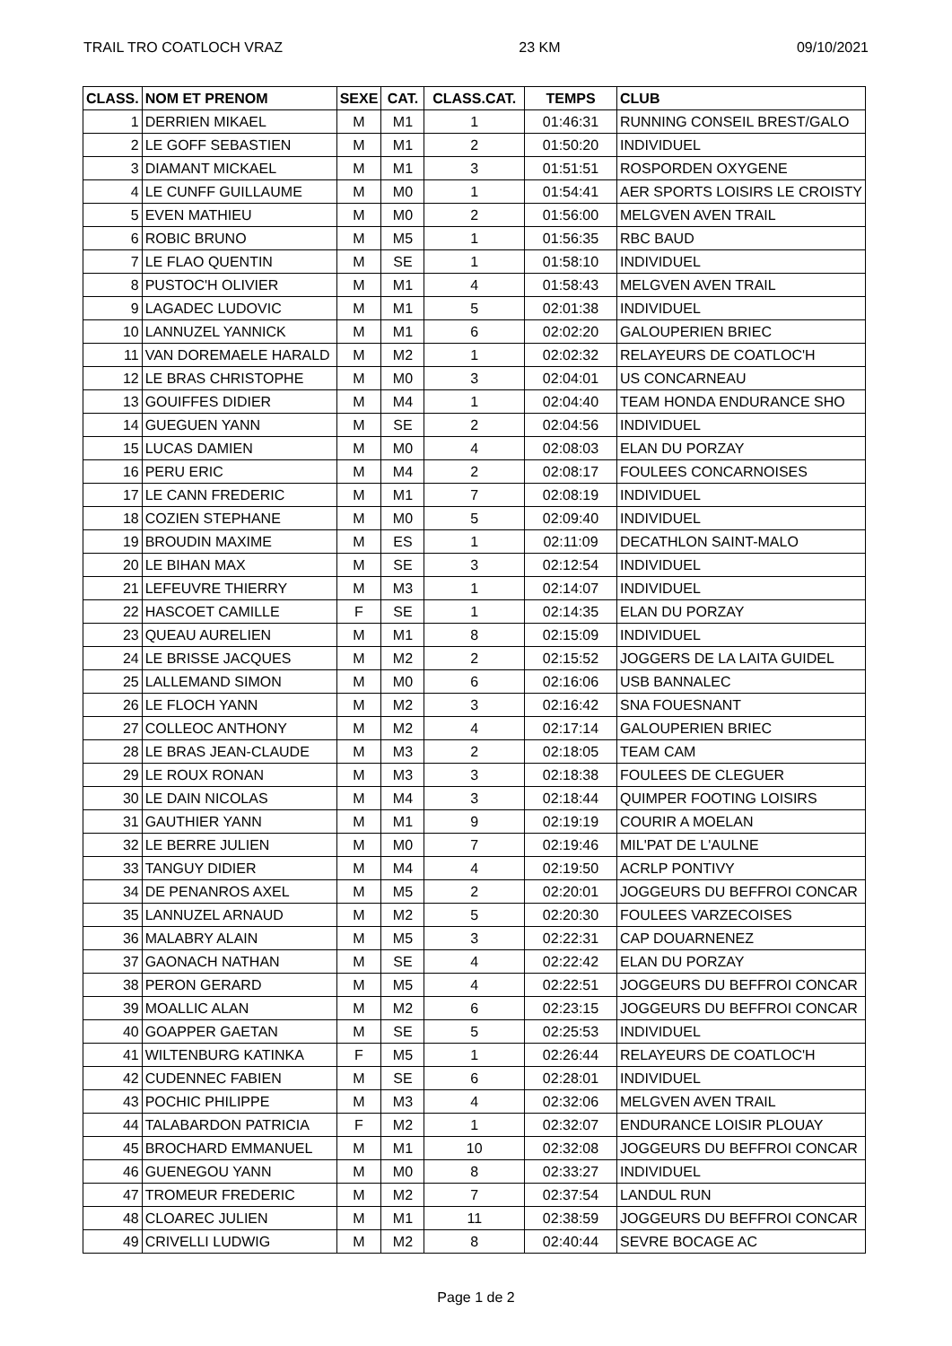TRAIL TRO COATLOCH VRAZ 23 KM 09/10/2021
| CLASS. | NOM ET PRENOM | SEXE | CAT. | CLASS.CAT. | TEMPS | CLUB |
| --- | --- | --- | --- | --- | --- | --- |
| 1 | DERRIEN MIKAEL | M | M1 | 1 | 01:46:31 | RUNNING CONSEIL BREST/GALO |
| 2 | LE GOFF SEBASTIEN | M | M1 | 2 | 01:50:20 | INDIVIDUEL |
| 3 | DIAMANT MICKAEL | M | M1 | 3 | 01:51:51 | ROSPORDEN OXYGENE |
| 4 | LE CUNFF GUILLAUME | M | M0 | 1 | 01:54:41 | AER SPORTS LOISIRS LE CROISTY |
| 5 | EVEN MATHIEU | M | M0 | 2 | 01:56:00 | MELGVEN AVEN TRAIL |
| 6 | ROBIC BRUNO | M | M5 | 1 | 01:56:35 | RBC BAUD |
| 7 | LE FLAO QUENTIN | M | SE | 1 | 01:58:10 | INDIVIDUEL |
| 8 | PUSTOC'H OLIVIER | M | M1 | 4 | 01:58:43 | MELGVEN AVEN TRAIL |
| 9 | LAGADEC LUDOVIC | M | M1 | 5 | 02:01:38 | INDIVIDUEL |
| 10 | LANNUZEL YANNICK | M | M1 | 6 | 02:02:20 | GALOUPERIEN BRIEC |
| 11 | VAN DOREMAELE HARALD | M | M2 | 1 | 02:02:32 | RELAYEURS DE COATLOC'H |
| 12 | LE BRAS CHRISTOPHE | M | M0 | 3 | 02:04:01 | US CONCARNEAU |
| 13 | GOUIFFES DIDIER | M | M4 | 1 | 02:04:40 | TEAM HONDA ENDURANCE SHO |
| 14 | GUEGUEN YANN | M | SE | 2 | 02:04:56 | INDIVIDUEL |
| 15 | LUCAS DAMIEN | M | M0 | 4 | 02:08:03 | ELAN DU PORZAY |
| 16 | PERU ERIC | M | M4 | 2 | 02:08:17 | FOULEES CONCARNOISES |
| 17 | LE CANN FREDERIC | M | M1 | 7 | 02:08:19 | INDIVIDUEL |
| 18 | COZIEN STEPHANE | M | M0 | 5 | 02:09:40 | INDIVIDUEL |
| 19 | BROUDIN MAXIME | M | ES | 1 | 02:11:09 | DECATHLON SAINT-MALO |
| 20 | LE BIHAN MAX | M | SE | 3 | 02:12:54 | INDIVIDUEL |
| 21 | LEFEUVRE THIERRY | M | M3 | 1 | 02:14:07 | INDIVIDUEL |
| 22 | HASCOET CAMILLE | F | SE | 1 | 02:14:35 | ELAN DU PORZAY |
| 23 | QUEAU AURELIEN | M | M1 | 8 | 02:15:09 | INDIVIDUEL |
| 24 | LE BRISSE JACQUES | M | M2 | 2 | 02:15:52 | JOGGERS DE LA LAITA GUIDEL |
| 25 | LALLEMAND SIMON | M | M0 | 6 | 02:16:06 | USB BANNALEC |
| 26 | LE FLOCH YANN | M | M2 | 3 | 02:16:42 | SNA FOUESNANT |
| 27 | COLLEOC ANTHONY | M | M2 | 4 | 02:17:14 | GALOUPERIEN BRIEC |
| 28 | LE BRAS JEAN-CLAUDE | M | M3 | 2 | 02:18:05 | TEAM CAM |
| 29 | LE ROUX RONAN | M | M3 | 3 | 02:18:38 | FOULEES DE CLEGUER |
| 30 | LE DAIN NICOLAS | M | M4 | 3 | 02:18:44 | QUIMPER FOOTING LOISIRS |
| 31 | GAUTHIER YANN | M | M1 | 9 | 02:19:19 | COURIR A MOELAN |
| 32 | LE BERRE JULIEN | M | M0 | 7 | 02:19:46 | MIL'PAT DE L'AULNE |
| 33 | TANGUY DIDIER | M | M4 | 4 | 02:19:50 | ACRLP PONTIVY |
| 34 | DE PENANROS AXEL | M | M5 | 2 | 02:20:01 | JOGGEURS DU BEFFROI CONCAR |
| 35 | LANNUZEL ARNAUD | M | M2 | 5 | 02:20:30 | FOULEES VARZECOISES |
| 36 | MALABRY ALAIN | M | M5 | 3 | 02:22:31 | CAP DOUARNENEZ |
| 37 | GAONACH NATHAN | M | SE | 4 | 02:22:42 | ELAN DU PORZAY |
| 38 | PERON GERARD | M | M5 | 4 | 02:22:51 | JOGGEURS DU BEFFROI CONCAR |
| 39 | MOALLIC ALAN | M | M2 | 6 | 02:23:15 | JOGGEURS DU BEFFROI CONCAR |
| 40 | GOAPPER GAETAN | M | SE | 5 | 02:25:53 | INDIVIDUEL |
| 41 | WILTENBURG KATINKA | F | M5 | 1 | 02:26:44 | RELAYEURS DE COATLOC'H |
| 42 | CUDENNEC FABIEN | M | SE | 6 | 02:28:01 | INDIVIDUEL |
| 43 | POCHIC PHILIPPE | M | M3 | 4 | 02:32:06 | MELGVEN AVEN TRAIL |
| 44 | TALABARDON PATRICIA | F | M2 | 1 | 02:32:07 | ENDURANCE LOISIR PLOUAY |
| 45 | BROCHARD EMMANUEL | M | M1 | 10 | 02:32:08 | JOGGEURS DU BEFFROI CONCAR |
| 46 | GUENEGOU YANN | M | M0 | 8 | 02:33:27 | INDIVIDUEL |
| 47 | TROMEUR FREDERIC | M | M2 | 7 | 02:37:54 | LANDUL RUN |
| 48 | CLOAREC JULIEN | M | M1 | 11 | 02:38:59 | JOGGEURS DU BEFFROI CONCAR |
| 49 | CRIVELLI LUDWIG | M | M2 | 8 | 02:40:44 | SEVRE BOCAGE AC |
Page 1 de 2